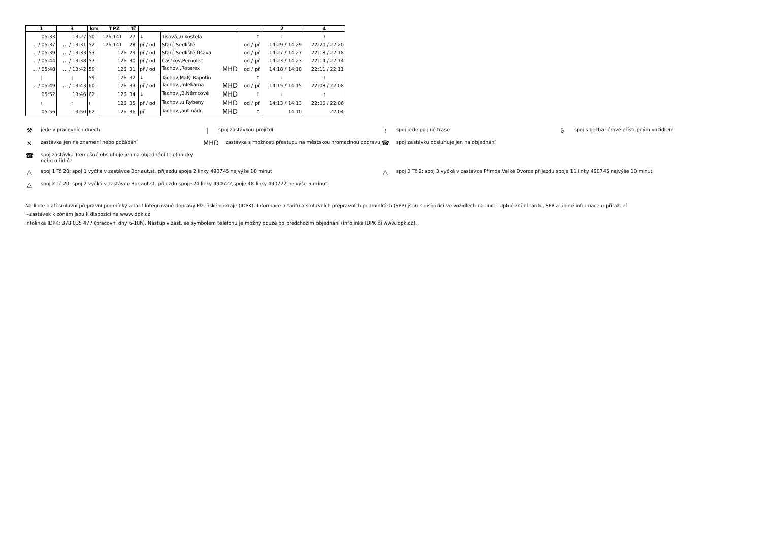| 1 | 3 | km | TPZ | Tč | | | | 2 | 4 |
| --- | --- | --- | --- | --- | --- | --- | --- | --- | --- |
| 05:33 | 13:27 | 50 | 126,141 | 27 | ↓ | Tisová,,u kostela | ↑ | ≀ | ≀ |
| ... / 05:37 | ... / 13:31 | 52 | 126,141 | 28 | př / od | Staré Sedliště | od / př | 14:29 / 14:29 | 22:20 / 22:20 |
| ... / 05:39 | ... / 13:33 | 53 | 126 | 29 | př / od | Staré Sedliště,Úšava | od / př | 14:27 / 14:27 | 22:18 / 22:18 |
| ... / 05:44 | ... / 13:38 | 57 | 126 | 30 | př / od | Částkov,Pernolec | od / př | 14:23 / 14:23 | 22:14 / 22:14 |
| ... / 05:48 | ... / 13:42 | 59 | 126 | 31 | př / od | Tachov,,Rotarex MHD | od / př | 14:18 / 14:18 | 22:11 / 22:11 |
| / | / | 59 | 126 | 32 | ↓ | Tachov,Malý Rapotín | ↑ | ≀ | ≀ |
| ... / 05:49 | ... / 13:43 | 60 | 126 | 33 | př / od | Tachov,,mlékárna MHD | od / př | 14:15 / 14:15 | 22:08 / 22:08 |
| 05:52 | 13:46 | 62 | 126 | 34 | ↓ | Tachov,,B.Němcové MHD | ↑ | ≀ | ≀ |
| ≀ | ≀ | ≀ | 126 | 35 | př / od | Tachov,,u Rybeny MHD | od / př | 14:13 / 14:13 | 22:06 / 22:06 |
| 05:56 | 13:50 | 62 | 126 | 36 | př | Tachov,,aut.nádr. MHD | ↑ | 14:10 | 22:04 |
⚒ jede v pracovních dnech
| spoj zastávkou projíždí
≀ spoj jede po jiné trase
♿ spoj s bezbariérově přístupným vozidlem
× zastávka jen na znamení nebo požádání
MHD zastávka s možností přestupu na městskou hromadnou dopravu
☎ spoj zastávku obsluhuje jen na objednání
☎ spoj zastávku Třemešné obsluhuje jen na objednání telefonicky
nebo u řidiče
△ spoj 1 Tč 20: spoj 1 vyčká v zastávce Bor,aut.st. příjezdu spoje 2 linky 490745 nejvýše 10 minut
△ spoj 3 Tč 2: spoj 3 vyčká v zastávce Přimda,Velké Dvorce příjezdu spoje 11 linky 490745 nejvýše 10 minut
△ spoj 2 Tč 20: spoj 2 vyčká v zastávce Bor,aut.st. příjezdu spoje 24 linky 490722,spoje 48 linky 490722 nejvýše 5 minut
Na lince platí smluvní přepravní podmínky a tarif Integrované dopravy Plzeňského kraje (IDPK). Informace o tarifu a smluvních přepravních podmínkách (SPP) jsou k dispozici ve vozidlech na lince. Úplné znění tarifu, SPP a úplné informace o přiřazení
~zastávek k zónám jsou k dispozici na www.idpk.cz
Infolinka IDPK: 378 035 477 (pracovní dny 6-18h). Nástup v zast. se symbolem telefonu je možný pouze po předchozím objednání (infolinka IDPK či www.idpk.cz).